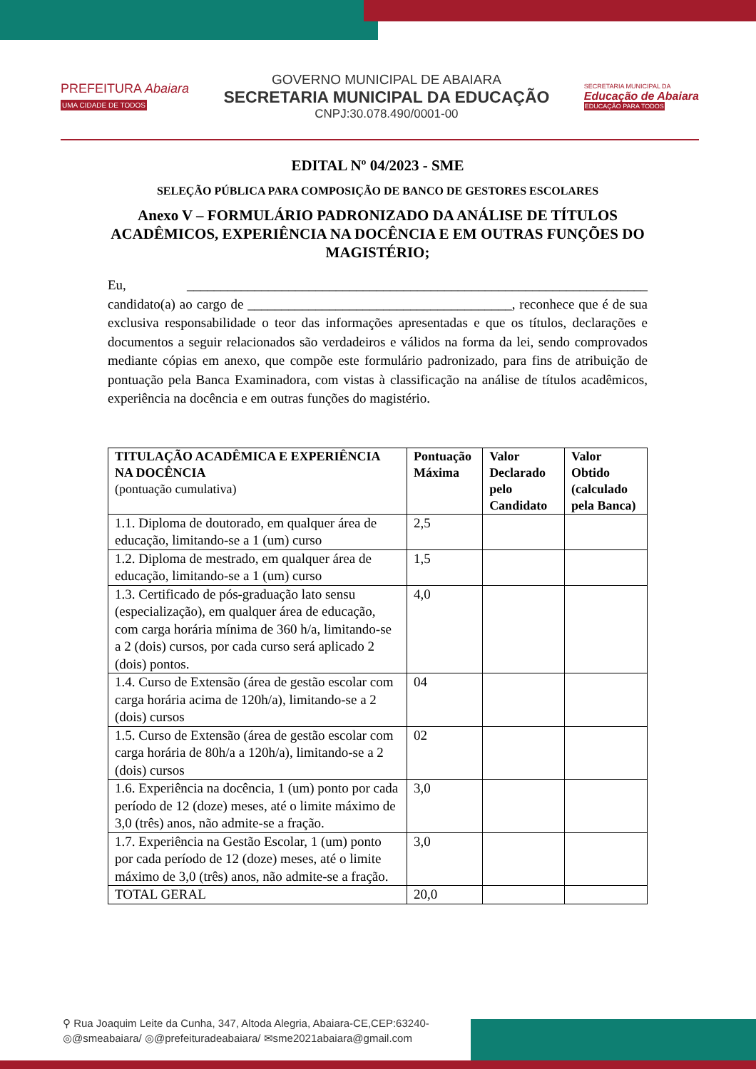PREFEITURA Abaiara
UMA CIDADE DE TODOS
GOVERNO MUNICIPAL DE ABAIARA
SECRETARIA MUNICIPAL DA EDUCAÇÃO
CNPJ:30.078.490/0001-00
SECRETARIA MUNICIPAL DA
Educação de Abaiara
EDUCAÇÃO PARA TODOS
EDITAL Nº 04/2023 - SME
SELEÇÃO PÚBLICA PARA COMPOSIÇÃO DE BANCO DE GESTORES ESCOLARES
Anexo V – FORMULÁRIO PADRONIZADO DA ANÁLISE DE TÍTULOS ACADÊMICOS, EXPERIÊNCIA NA DOCÊNCIA E EM OUTRAS FUNÇÕES DO MAGISTÉRIO;
Eu, ____________________________________________________________________ candidato(a) ao cargo de _______________________________________, reconhece que é de sua exclusiva responsabilidade o teor das informações apresentadas e que os títulos, declarações e documentos a seguir relacionados são verdadeiros e válidos na forma da lei, sendo comprovados mediante cópias em anexo, que compõe este formulário padronizado, para fins de atribuição de pontuação pela Banca Examinadora, com vistas à classificação na análise de títulos acadêmicos, experiência na docência e em outras funções do magistério.
| TITULAÇÃO ACADÊMICA E EXPERIÊNCIA NA DOCÊNCIA (pontuação cumulativa) | Pontuação Máxima | Valor Declarado pelo Candidato | Valor Obtido (calculado pela Banca) |
| --- | --- | --- | --- |
| 1.1. Diploma de doutorado, em qualquer área de educação, limitando-se a 1 (um) curso | 2,5 | | |
| 1.2. Diploma de mestrado, em qualquer área de educação, limitando-se a 1 (um) curso | 1,5 | | |
| 1.3. Certificado de pós-graduação lato sensu (especialização), em qualquer área de educação, com carga horária mínima de 360 h/a, limitando-se a 2 (dois) cursos, por cada curso será aplicado 2 (dois) pontos. | 4,0 | | |
| 1.4. Curso de Extensão (área de gestão escolar com carga horária acima de 120h/a), limitando-se a 2 (dois) cursos | 04 | | |
| 1.5. Curso de Extensão (área de gestão escolar com carga horária de 80h/a a 120h/a), limitando-se a 2 (dois) cursos | 02 | | |
| 1.6. Experiência na docência, 1 (um) ponto por cada período de 12 (doze) meses, até o limite máximo de 3,0 (três) anos, não admite-se a fração. | 3,0 | | |
| 1.7. Experiência na Gestão Escolar, 1 (um) ponto por cada período de 12 (doze) meses, até o limite máximo de 3,0 (três) anos, não admite-se a fração. | 3,0 | | |
| TOTAL GERAL | 20,0 | | |
⚲ Rua Joaquim Leite da Cunha, 347, Altoda Alegria, Abaiara-CE,CEP:63240-
◎@smeabaiara/ ◎@prefeituradeabaiara/ ✉sme2021abaiara@gmail.com